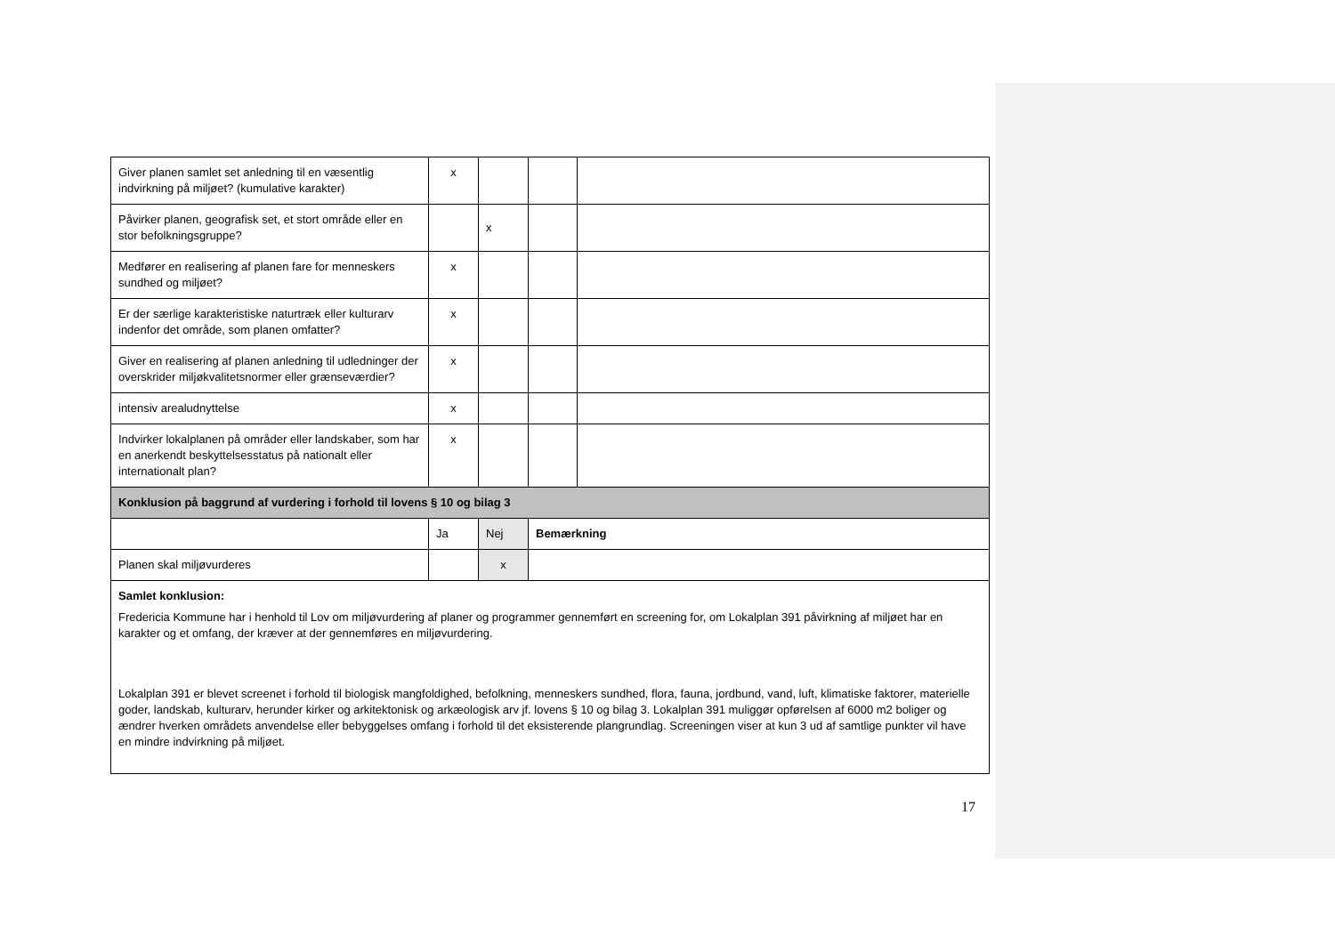| Giver planen samlet set anledning til en væsentlig indvirkning på miljøet? (kumulative karakter) | x | | | |
| Påvirker planen, geografisk set, et stort område eller en stor befolkningsgruppe? | | x | | |
| Medfører en realisering af planen fare for menneskers sundhed og miljøet? | x | | | |
| Er der særlige karakteristiske naturtræk eller kulturarv indenfor det område, som planen omfatter? | x | | | |
| Giver en realisering af planen anledning til udledninger der overskrider miljøkvalitetsnormer eller grænseværdier? | x | | | |
| intensiv arealudnyttelse | x | | | |
| Indvirker lokalplanen på områder eller landskaber, som har en anerkendt beskyttelsesstatus på nationalt eller internationalt plan? | x | | | |
| Konklusion på baggrund af vurdering i forhold til lovens § 10 og bilag 3 | | | | |
| | Ja | Nej | Bemærkning | |
| Planen skal miljøvurderes | | x | | |
| Samlet konklusion: Fredericia Kommune har i henhold til Lov om miljøvurdering af planer og programmer gennemført en screening for, om Lokalplan 391 påvirkning af miljøet har en karakter og et omfang, der kræver at der gennemføres en miljøvurdering. Lokalplan 391 er blevet screenet i forhold til biologisk mangfoldighed, befolkning, menneskers sundhed, flora, fauna, jordbund, vand, luft, klimatiske faktorer, materielle goder, landskab, kulturarv, herunder kirker og arkitektonisk og arkæologisk arv jf. lovens § 10 og bilag 3. Lokalplan 391 muliggør opførelsen af 6000 m2 boliger og ændrer hverken områdets anvendelse eller bebyggelses omfang i forhold til det eksisterende plangrundlag. Screeningen viser at kun 3 ud af samtlige punkter vil have en mindre indvirkning på miljøet. | | | | |
17